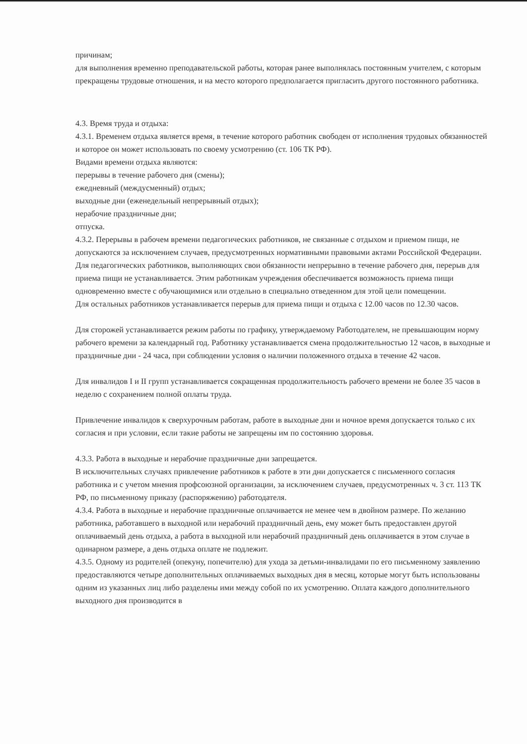причинам;
для выполнения временно преподавательской работы, которая ранее выполнялась постоянным учителем, с которым прекращены трудовые отношения, и на место которого предполагается пригласить другого постоянного работника.
4.3. Время труда и отдыха:
4.3.1. Временем отдыха является время, в течение которого работник свободен от исполнения трудовых обязанностей и которое он может использовать по своему усмотрению (ст. 106 ТК РФ).
Видами времени отдыха являются:
перерывы в течение рабочего дня (смены);
ежедневный (междусменный) отдых;
выходные дни (еженедельный непрерывный отдых);
нерабочие праздничные дни;
отпуска.
4.3.2. Перерывы в рабочем времени педагогических работников, не связанные с отдыхом и приемом пищи, не допускаются за исключением случаев, предусмотренных нормативными правовыми актами Российской Федерации.
Для педагогических работников, выполняющих свои обязанности непрерывно в течение рабочего дня, перерыв для приема пищи не устанавливается. Этим работникам учреждения обеспечивается возможность приема пищи одновременно вместе с обучающимися или отдельно в специально отведенном для этой цели помещении.
Для остальных работников устанавливается перерыв для приема пищи и отдыха с 12.00 часов по 12.30 часов.
Для сторожей устанавливается режим работы по графику, утверждаемому Работодателем, не превышающим норму рабочего времени за календарный год. Работнику устанавливается смена продолжительностью 12 часов, в выходные и праздничные дни - 24 часа, при соблюдении условия о наличии положенного отдыха в течение 42 часов.
Для инвалидов I и II групп устанавливается сокращенная продолжительность рабочего времени не более 35 часов в неделю с сохранением полной оплаты труда.
Привлечение инвалидов к сверхурочным работам, работе в выходные дни и ночное время допускается только с их согласия и при условии, если такие работы не запрещены им по состоянию здоровья.
4.3.3. Работа в выходные и нерабочие праздничные дни запрещается.
В исключительных случаях привлечение работников к работе в эти дни допускается с письменного согласия работника и с учетом мнения профсоюзной организации, за исключением случаев, предусмотренных ч. 3 ст. 113 ТК РФ, по письменному приказу (распоряжению) работодателя.
4.3.4. Работа в выходные и нерабочие праздничные оплачивается не менее чем в двойном размере. По желанию работника, работавшего в выходной или нерабочий праздничный день, ему может быть предоставлен другой оплачиваемый день отдыха, а работа в выходной или нерабочий праздничный день оплачивается в этом случае в одинарном размере, а день отдыха оплате не подлежит.
4.3.5. Одному из родителей (опекуну, попечителю) для ухода за детьми-инвалидами по его письменному заявлению предоставляются четыре дополнительных оплачиваемых выходных дня в месяц, которые могут быть использованы одним из указанных лиц либо разделены ими между собой по их усмотрению. Оплата каждого дополнительного выходного дня производится в